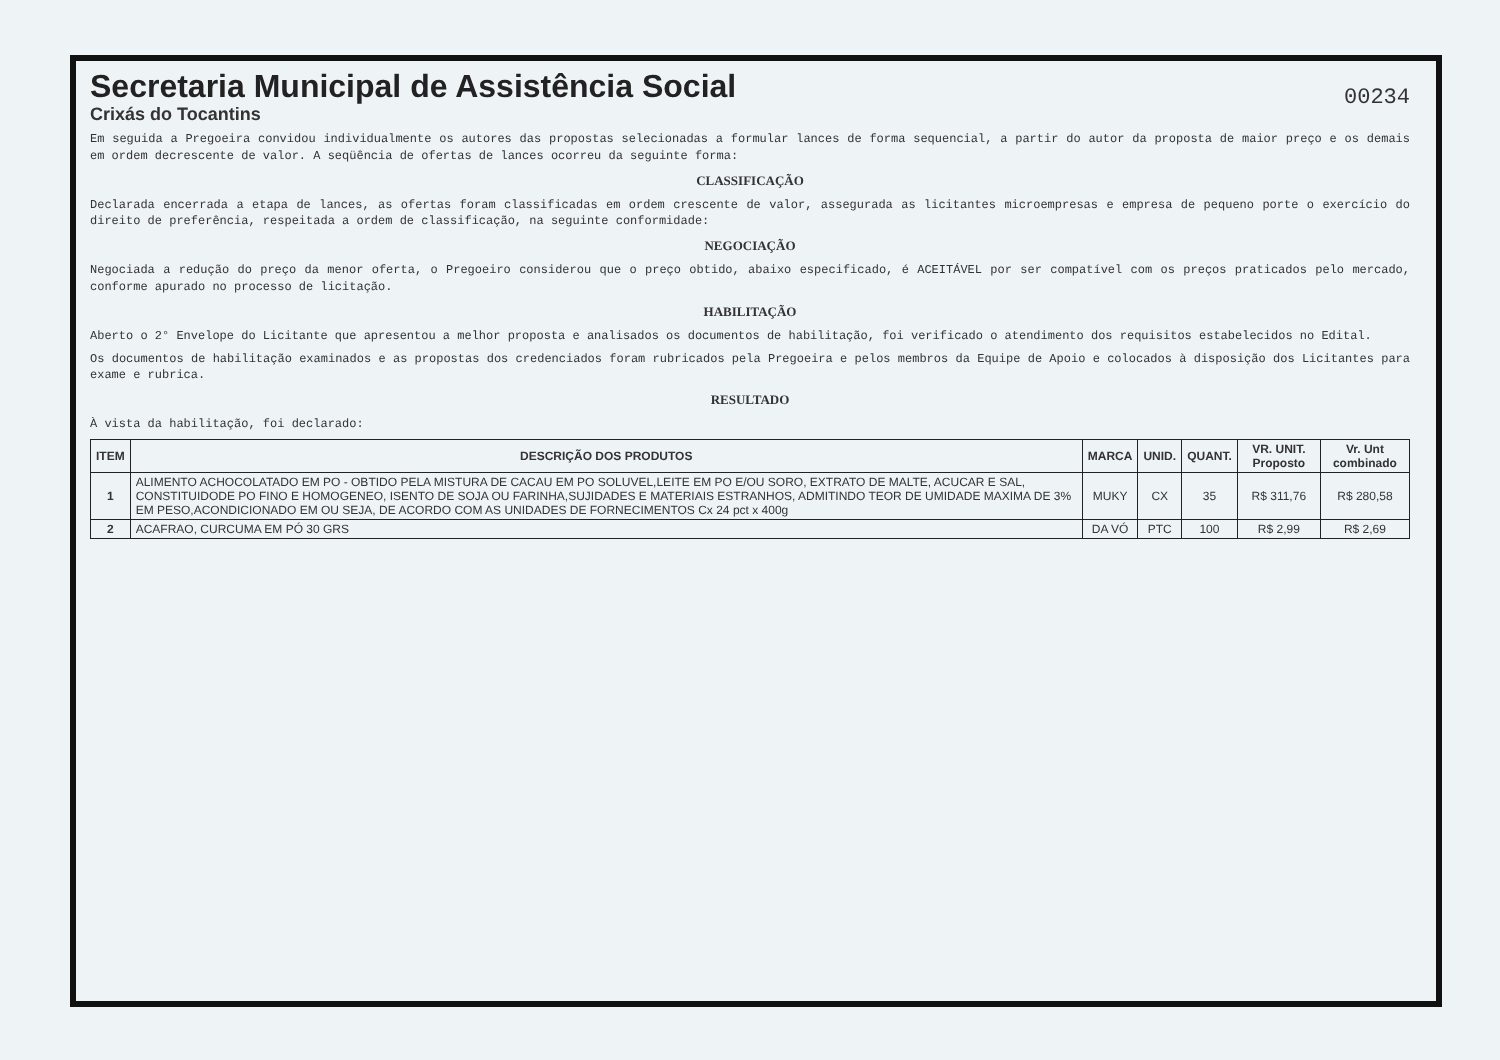Secretaria Municipal de Assistência Social
Crixás do Tocantins
00234
Em seguida a Pregoeira convidou individualmente os autores das propostas selecionadas a formular lances de forma sequencial, a partir do autor da proposta de maior preço e os demais em ordem decrescente de valor. A seqüência de ofertas de lances ocorreu da seguinte forma:
CLASSIFICAÇÃO
Declarada encerrada a etapa de lances, as ofertas foram classificadas em ordem crescente de valor, assegurada as licitantes microempresas e empresa de pequeno porte o exercício do direito de preferência, respeitada a ordem de classificação, na seguinte conformidade:
NEGOCIAÇÃO
Negociada a redução do preço da menor oferta, o Pregoeiro considerou que o preço obtido, abaixo especificado, é ACEITÁVEL por ser compatível com os preços praticados pelo mercado, conforme apurado no processo de licitação.
HABILITAÇÃO
Aberto o 2° Envelope do Licitante que apresentou a melhor proposta e analisados os documentos de habilitação, foi verificado o atendimento dos requisitos estabelecidos no Edital.
Os documentos de habilitação examinados e as propostas dos credenciados foram rubricados pela Pregoeira e pelos membros da Equipe de Apoio e colocados à disposição dos Licitantes para exame e rubrica.
RESULTADO
À vista da habilitação, foi declarado:
| ITEM | DESCRIÇÃO DOS PRODUTOS | MARCA | UNID. | QUANT. | VR. UNIT. Proposto | Vr. Unt combinado |
| --- | --- | --- | --- | --- | --- | --- |
| 1 | ALIMENTO ACHOCOLATADO EM PO - OBTIDO PELA MISTURA DE CACAU EM PO SOLUVEL,LEITE EM PO E/OU SORO, EXTRATO DE MALTE, ACUCAR E SAL, CONSTITUIDODE PO FINO E HOMOGENEO, ISENTO DE SOJA OU FARINHA,SUJIDADES E MATERIAIS ESTRANHOS, ADMITINDO TEOR DE UMIDADE MAXIMA DE 3% EM PESO,ACONDICIONADO EM OU SEJA, DE ACORDO COM AS UNIDADES DE FORNECIMENTOS Cx 24 pct x 400g | MUKY | CX | 35 | R$ 311,76 | R$ 280,58 |
| 2 | ACAFRAO, CURCUMA EM PÓ 30 GRS | DA VÓ | PTC | 100 | R$ 2,99 | R$ 2,69 |